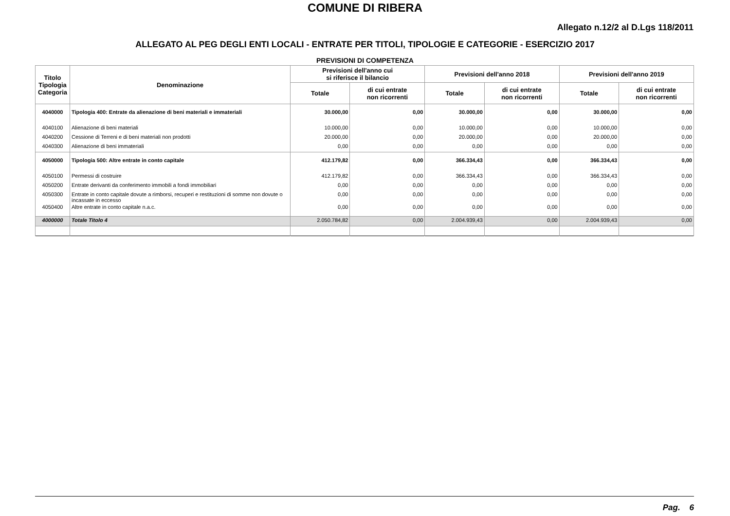COMUNE DI RIBERA
Allegato n.12/2 al D.Lgs 118/2011
ALLEGATO AL PEG DEGLI ENTI LOCALI - ENTRATE PER TITOLI, TIPOLOGIE E CATEGORIE - ESERCIZIO 2017
PREVISIONI DI COMPETENZA
| Titolo Tipologia Categoria | Denominazione | Previsioni dell'anno cui si riferisce il bilancio | | Previsioni dell'anno 2018 | | Previsioni dell'anno 2019 | |
| --- | --- | --- | --- | --- | --- | --- | --- |
| | | Totale | di cui entrate non ricorrenti | Totale | di cui entrate non ricorrenti | Totale | di cui entrate non ricorrenti |
| 4040000 | Tipologia 400: Entrate da alienazione di beni materiali e immateriali | 30.000,00 | 0,00 | 30.000,00 | 0,00 | 30.000,00 | 0,00 |
| 4040100 | Alienazione di beni materiali | 10.000,00 | 0,00 | 10.000,00 | 0,00 | 10.000,00 | 0,00 |
| 4040200 | Cessione di Terreni e di beni materiali non prodotti | 20.000,00 | 0,00 | 20.000,00 | 0,00 | 20.000,00 | 0,00 |
| 4040300 | Alienazione di beni immateriali | 0,00 | 0,00 | 0,00 | 0,00 | 0,00 | 0,00 |
| 4050000 | Tipologia 500: Altre entrate in conto capitale | 412.179,82 | 0,00 | 366.334,43 | 0,00 | 366.334,43 | 0,00 |
| 4050100 | Permessi di costruire | 412.179,82 | 0,00 | 366.334,43 | 0,00 | 366.334,43 | 0,00 |
| 4050200 | Entrate derivanti da conferimento immobili a fondi immobiliari | 0,00 | 0,00 | 0,00 | 0,00 | 0,00 | 0,00 |
| 4050300 | Entrate in conto capitale dovute a rimborsi, recuperi e restituzioni di somme non dovute o incassate in eccesso | 0,00 | 0,00 | 0,00 | 0,00 | 0,00 | 0,00 |
| 4050400 | Altre entrate in conto capitale n.a.c. | 0,00 | 0,00 | 0,00 | 0,00 | 0,00 | 0,00 |
| 4000000 | Totale Titolo 4 | 2.050.784,82 | 0,00 | 2.004.939,43 | 0,00 | 2.004.939,43 | 0,00 |
Pag. 6